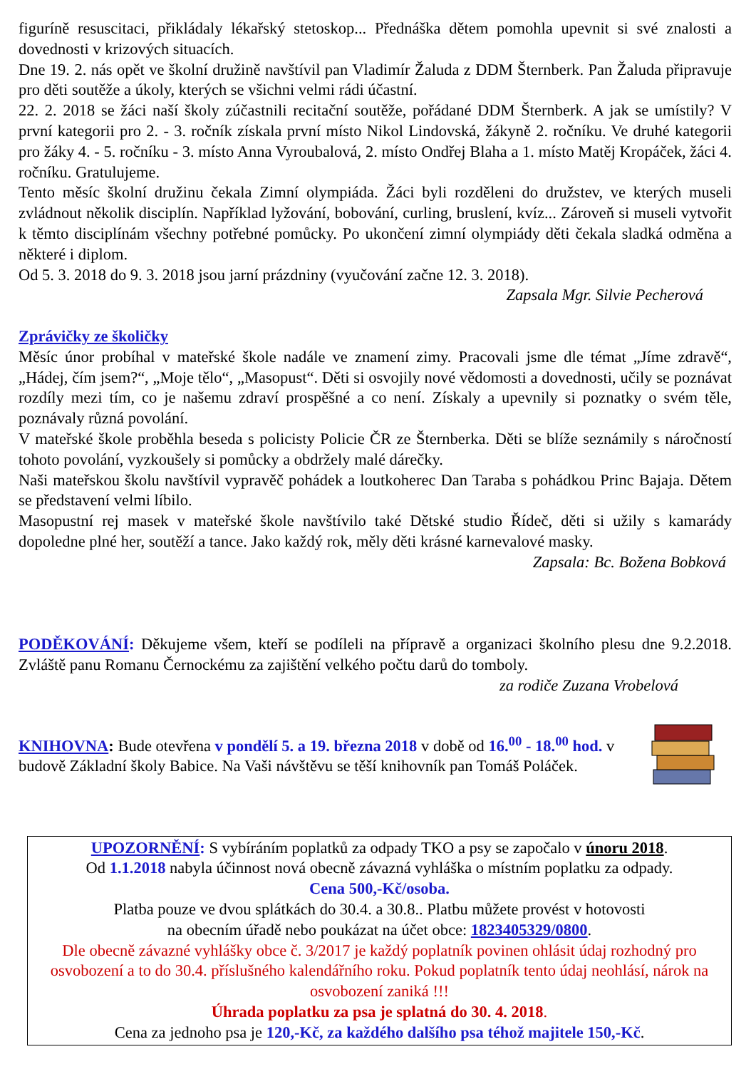figuríně resuscitaci, přikládaly lékařský stetoskop... Přednáška dětem pomohla upevnit si své znalosti a dovednosti v krizových situacích.
Dne 19. 2. nás opět ve školní družině navštívil pan Vladimír Žaluda z DDM Šternberk. Pan Žaluda připravuje pro děti soutěže a úkoly, kterých se všichni velmi rádi účastní.
22. 2. 2018 se žáci naší školy zúčastnili recitační soutěže, pořádané DDM Šternberk. A jak se umístily? V první kategorii pro 2. - 3. ročník získala první místo Nikol Lindovská, žákyně 2. ročníku. Ve druhé kategorii pro žáky 4. - 5. ročníku - 3. místo Anna Vyroubalová, 2. místo Ondřej Blaha a 1. místo Matěj Kropáček, žáci 4. ročníku. Gratulujeme.
Tento měsíc školní družinu čekala Zimní olympiáda. Žáci byli rozděleni do družstev, ve kterých museli zvládnout několik disciplín. Například lyžování, bobování, curling, bruslení, kvíz... Zároveň si museli vytvořit k těmto disciplínám všechny potřebné pomůcky. Po ukončení zimní olympiády děti čekala sladká odměna a některé i diplom.
Od 5. 3. 2018 do 9. 3. 2018 jsou jarní prázdniny (vyučování začne 12. 3. 2018).
Zapsala Mgr. Silvie Pecherová
Zprávičky ze školičky
Měsíc únor probíhal v mateřské škole nadále ve znamení zimy. Pracovali jsme dle témat „Jíme zdravě“, „Hádej, čím jsem?“, „Moje tělo“, „Masopust“. Děti si osvojily nové vědomosti a dovednosti, učily se poznávat rozdíly mezi tím, co je našemu zdraví prospěšné a co není. Získaly a upevnily si poznatky o svém těle, poznávaly různá povolání.
V mateřské škole proběhla beseda s policisty Policie ČR ze Šternberka. Děti se blíže seznámily s náročností tohoto povolání, vyzkoušely si pomůcky a obdržely malé dárečky.
Naši mateřskou školu navštívil vypravěč pohádek a loutkoherec Dan Taraba s pohádkou Princ Bajaja. Dětem se představení velmi líbilo.
Masopustní rej masek v mateřské škole navštívilo také Dětské studio Řídeč, děti si užily s kamarády dopoledne plné her, soutěží a tance. Jako každý rok, měly děti krásné karnevalové masky.
Zapsala: Bc. Božena Bobková
PODĚKOVÁNÍ: Děkujeme všem, kteří se podíleli na přípravě a organizaci školního plesu dne 9.2.2018. Zvláště panu Romanu Černockému za zajištění velkého počtu darů do tomboly.
za rodiče Zuzana Vrobelová
KNIHOVNA: Bude otevřena v pondělí 5. a 19. března 2018 v době od 16.<sup>00</sup> - 18.<sup>00</sup> hod. v budově Základní školy Babice. Na Vaši návštěvu se těší knihovník pan Tomáš Poláček.
UPOZORNĚNÍ: S vybíráním poplatků za odpady TKO a psy se započalo v únoru 2018.
Od 1.1.2018 nabyla účinnost nová obecně závazná vyhláška o místním poplatku za odpady.
Cena 500,-Kč/osoba.
Platba pouze ve dvou splátkách do 30.4. a 30.8.. Platbu můžete provést v hotovosti
na obecním úřadě nebo poukázat na účet obce: 1823405329/0800.
Dle obecně závazné vyhlášky obce č. 3/2017 je každý poplatník povinen ohlásit údaj rozhodný pro osvobození a to do 30.4. příslušného kalendářního roku. Pokud poplatník tento údaj neohlásí, nárok na osvobození zaniká !!!
Úhrada poplatku za psa je splatná do 30. 4. 2018.
Cena za jednoho psa je 120,-Kč, za každého dalšího psa téhož majitele 150,-Kč.